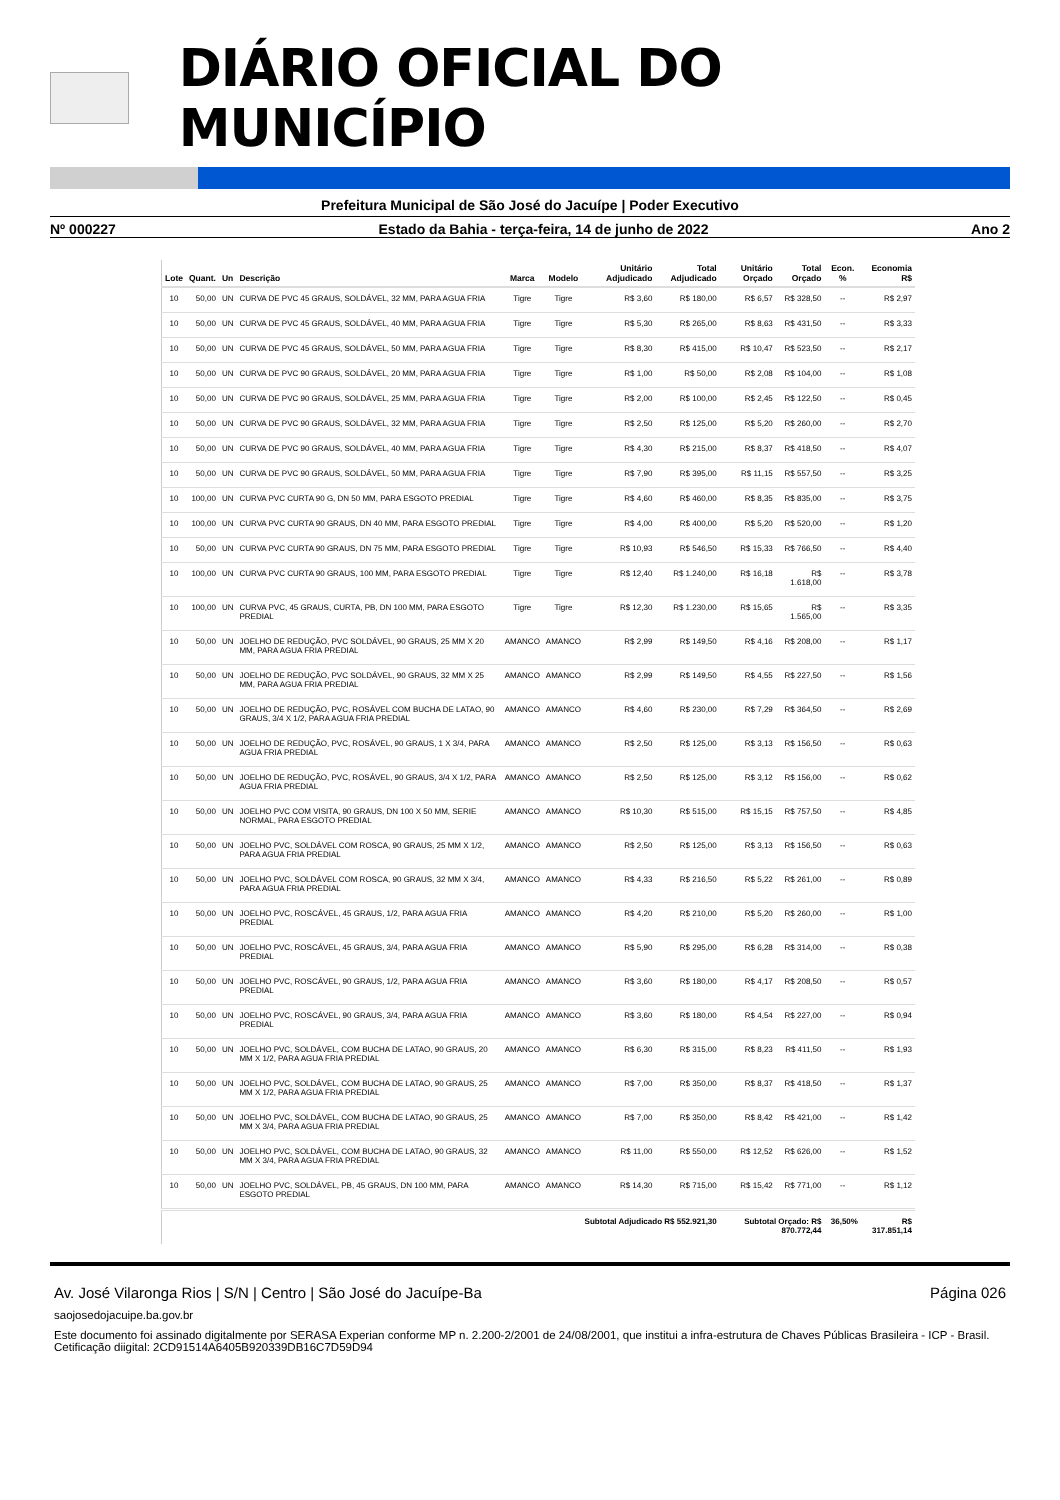DIÁRIO OFICIAL DO MUNICÍPIO
Prefeitura Municipal de São José do Jacuípe | Poder Executivo
Nº 000227 Estado da Bahia - terça-feira, 14 de junho de 2022 Ano 2
| Lote | Quant. | Un | Descrição | Marca | Modelo | Unitário Adjudicado | Total Adjudicado | Unitário Orçado | Total Orçado | Econ. % | Economia R$ |
| --- | --- | --- | --- | --- | --- | --- | --- | --- | --- | --- | --- |
| 10 | 50,00 | UN | CURVA DE PVC 45 GRAUS, SOLDÁVEL, 32 MM, PARA AGUA FRIA | Tigre | Tigre | R$ 3,60 | R$ 180,00 | R$ 6,57 | R$ 328,50 | -- | R$ 2,97 |
| 10 | 50,00 | UN | CURVA DE PVC 45 GRAUS, SOLDÁVEL, 40 MM, PARA AGUA FRIA | Tigre | Tigre | R$ 5,30 | R$ 265,00 | R$ 8,63 | R$ 431,50 | -- | R$ 3,33 |
| 10 | 50,00 | UN | CURVA DE PVC 45 GRAUS, SOLDÁVEL, 50 MM, PARA AGUA FRIA | Tigre | Tigre | R$ 8,30 | R$ 415,00 | R$ 10,47 | R$ 523,50 | -- | R$ 2,17 |
| 10 | 50,00 | UN | CURVA DE PVC 90 GRAUS, SOLDÁVEL, 20 MM, PARA AGUA FRIA | Tigre | Tigre | R$ 1,00 | R$ 50,00 | R$ 2,08 | R$ 104,00 | -- | R$ 1,08 |
| 10 | 50,00 | UN | CURVA DE PVC 90 GRAUS, SOLDÁVEL, 25 MM, PARA AGUA FRIA | Tigre | Tigre | R$ 2,00 | R$ 100,00 | R$ 2,45 | R$ 122,50 | -- | R$ 0,45 |
| 10 | 50,00 | UN | CURVA DE PVC 90 GRAUS, SOLDÁVEL, 32 MM, PARA AGUA FRIA | Tigre | Tigre | R$ 2,50 | R$ 125,00 | R$ 5,20 | R$ 260,00 | -- | R$ 2,70 |
| 10 | 50,00 | UN | CURVA DE PVC 90 GRAUS, SOLDÁVEL, 40 MM, PARA AGUA FRIA | Tigre | Tigre | R$ 4,30 | R$ 215,00 | R$ 8,37 | R$ 418,50 | -- | R$ 4,07 |
| 10 | 50,00 | UN | CURVA DE PVC 90 GRAUS, SOLDÁVEL, 50 MM, PARA AGUA FRIA | Tigre | Tigre | R$ 7,90 | R$ 395,00 | R$ 11,15 | R$ 557,50 | -- | R$ 3,25 |
| 10 | 100,00 | UN | CURVA PVC CURTA 90 G, DN 50 MM, PARA ESGOTO PREDIAL | Tigre | Tigre | R$ 4,60 | R$ 460,00 | R$ 8,35 | R$ 835,00 | -- | R$ 3,75 |
| 10 | 100,00 | UN | CURVA PVC CURTA 90 GRAUS, DN 40 MM, PARA ESGOTO PREDIAL | Tigre | Tigre | R$ 4,00 | R$ 400,00 | R$ 5,20 | R$ 520,00 | -- | R$ 1,20 |
| 10 | 50,00 | UN | CURVA PVC CURTA 90 GRAUS, DN 75 MM, PARA ESGOTO PREDIAL | Tigre | Tigre | R$ 10,93 | R$ 546,50 | R$ 15,33 | R$ 766,50 | -- | R$ 4,40 |
| 10 | 100,00 | UN | CURVA PVC CURTA 90 GRAUS, 100 MM, PARA ESGOTO PREDIAL | Tigre | Tigre | R$ 12,40 | R$ 1.240,00 | R$ 16,18 | R$ 1.618,00 | -- | R$ 3,78 |
| 10 | 100,00 | UN | CURVA PVC, 45 GRAUS, CURTA, PB, DN 100 MM, PARA ESGOTO PREDIAL | Tigre | Tigre | R$ 12,30 | R$ 1.230,00 | R$ 15,65 | R$ 1.565,00 | -- | R$ 3,35 |
| 10 | 50,00 | UN | JOELHO DE REDUÇÃO, PVC SOLDÁVEL, 90 GRAUS, 25 MM X 20 MM, PARA AGUA FRIA PREDIAL | AMANCO | AMANCO | R$ 2,99 | R$ 149,50 | R$ 4,16 | R$ 208,00 | -- | R$ 1,17 |
| 10 | 50,00 | UN | JOELHO DE REDUÇÃO, PVC SOLDÁVEL, 90 GRAUS, 32 MM X 25 MM, PARA AGUA FRIA PREDIAL | AMANCO | AMANCO | R$ 2,99 | R$ 149,50 | R$ 4,55 | R$ 227,50 | -- | R$ 1,56 |
| 10 | 50,00 | UN | JOELHO DE REDUÇÃO, PVC, ROSÁVEL COM BUCHA DE LATAO, 90 GRAUS, 3/4 X 1/2, PARA AGUA FRIA PREDIAL | AMANCO | AMANCO | R$ 4,60 | R$ 230,00 | R$ 7,29 | R$ 364,50 | -- | R$ 2,69 |
| 10 | 50,00 | UN | JOELHO DE REDUÇÃO, PVC, ROSÁVEL, 90 GRAUS, 1 X 3/4, PARA AGUA FRIA PREDIAL | AMANCO | AMANCO | R$ 2,50 | R$ 125,00 | R$ 3,13 | R$ 156,50 | -- | R$ 0,63 |
| 10 | 50,00 | UN | JOELHO DE REDUÇÃO, PVC, ROSÁVEL, 90 GRAUS, 3/4 X 1/2, PARA AGUA FRIA PREDIAL | AMANCO | AMANCO | R$ 2,50 | R$ 125,00 | R$ 3,12 | R$ 156,00 | -- | R$ 0,62 |
| 10 | 50,00 | UN | JOELHO PVC COM VISITA, 90 GRAUS, DN 100 X 50 MM, SERIE NORMAL, PARA ESGOTO PREDIAL | AMANCO | AMANCO | R$ 10,30 | R$ 515,00 | R$ 15,15 | R$ 757,50 | -- | R$ 4,85 |
| 10 | 50,00 | UN | JOELHO PVC, SOLDÁVEL COM ROSCA, 90 GRAUS, 25 MM X 1/2, PARA AGUA FRIA PREDIAL | AMANCO | AMANCO | R$ 2,50 | R$ 125,00 | R$ 3,13 | R$ 156,50 | -- | R$ 0,63 |
| 10 | 50,00 | UN | JOELHO PVC, SOLDÁVEL COM ROSCA, 90 GRAUS, 32 MM X 3/4, PARA AGUA FRIA PREDIAL | AMANCO | AMANCO | R$ 4,33 | R$ 216,50 | R$ 5,22 | R$ 261,00 | -- | R$ 0,89 |
| 10 | 50,00 | UN | JOELHO PVC, ROSCÁVEL, 45 GRAUS, 1/2, PARA AGUA FRIA PREDIAL | AMANCO | AMANCO | R$ 4,20 | R$ 210,00 | R$ 5,20 | R$ 260,00 | -- | R$ 1,00 |
| 10 | 50,00 | UN | JOELHO PVC, ROSCÁVEL, 45 GRAUS, 3/4, PARA AGUA FRIA PREDIAL | AMANCO | AMANCO | R$ 5,90 | R$ 295,00 | R$ 6,28 | R$ 314,00 | -- | R$ 0,38 |
| 10 | 50,00 | UN | JOELHO PVC, ROSCÁVEL, 90 GRAUS, 1/2, PARA AGUA FRIA PREDIAL | AMANCO | AMANCO | R$ 3,60 | R$ 180,00 | R$ 4,17 | R$ 208,50 | -- | R$ 0,57 |
| 10 | 50,00 | UN | JOELHO PVC, ROSCÁVEL, 90 GRAUS, 3/4, PARA AGUA FRIA PREDIAL | AMANCO | AMANCO | R$ 3,60 | R$ 180,00 | R$ 4,54 | R$ 227,00 | -- | R$ 0,94 |
| 10 | 50,00 | UN | JOELHO PVC, SOLDÁVEL, COM BUCHA DE LATAO, 90 GRAUS, 20 MM X 1/2, PARA AGUA FRIA PREDIAL | AMANCO | AMANCO | R$ 6,30 | R$ 315,00 | R$ 8,23 | R$ 411,50 | -- | R$ 1,93 |
| 10 | 50,00 | UN | JOELHO PVC, SOLDÁVEL, COM BUCHA DE LATAO, 90 GRAUS, 25 MM X 1/2, PARA AGUA FRIA PREDIAL | AMANCO | AMANCO | R$ 7,00 | R$ 350,00 | R$ 8,37 | R$ 418,50 | -- | R$ 1,37 |
| 10 | 50,00 | UN | JOELHO PVC, SOLDÁVEL, COM BUCHA DE LATAO, 90 GRAUS, 25 MM X 3/4, PARA AGUA FRIA PREDIAL | AMANCO | AMANCO | R$ 7,00 | R$ 350,00 | R$ 8,42 | R$ 421,00 | -- | R$ 1,42 |
| 10 | 50,00 | UN | JOELHO PVC, SOLDÁVEL, COM BUCHA DE LATAO, 90 GRAUS, 32 MM X 3/4, PARA AGUA FRIA PREDIAL | AMANCO | AMANCO | R$ 11,00 | R$ 550,00 | R$ 12,52 | R$ 626,00 | -- | R$ 1,52 |
| 10 | 50,00 | UN | JOELHO PVC, SOLDÁVEL, PB, 45 GRAUS, DN 100 MM, PARA ESGOTO PREDIAL | AMANCO | AMANCO | R$ 14,30 | R$ 715,00 | R$ 15,42 | R$ 771,00 | -- | R$ 1,12 |
| Subtotal Adjudicado R$ 552.921,30 | | | | | | | | Subtotal Orçado: R$ 870.772,44 | | 36,50% | R$ 317.851,14 |
Av. José Vilaronga Rios | S/N | Centro | São José do Jacuípe-Ba Página 026
saojosedojacuipe.ba.gov.br
Este documento foi assinado digitalmente por SERASA Experian conforme MP n. 2.200-2/2001 de 24/08/2001, que institui a infra-estrutura de Chaves Públicas Brasileira - ICP - Brasil. Cetificação diigital: 2CD91514A6405B920339DB16C7D59D94